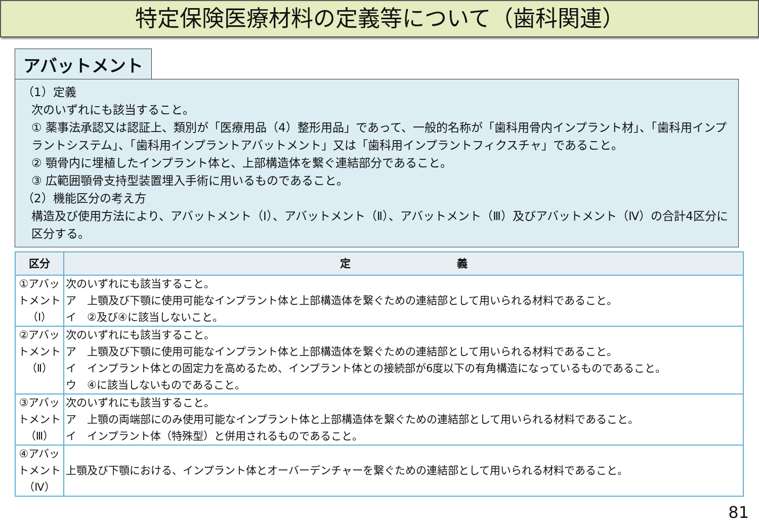特定保険医療材料の定義等について（歯科関連）
アバットメント
（1）定義
次のいずれにも該当すること。
① 薬事法承認又は認証上、類別が「医療用品（4）整形用品」であって、一般的名称が「歯科用骨内インプラント材」、「歯科用インプラントシステム」、「歯科用インプラントアバットメント」又は「歯科用インプラントフィクスチャ」であること。
② 顎骨内に埋植したインプラント体と、上部構造体を繋ぐ連結部分であること。
③ 広範囲顎骨支持型装置埋入手術に用いるものであること。
（2）機能区分の考え方
構造及び使用方法により、アバットメント（Ⅰ）、アバットメント（Ⅱ）、アバットメント（Ⅲ）及びアバットメント（Ⅳ）の合計4区分に区分する。
| 区分 | 定 義 |
| --- | --- |
| ①アバットメント（Ⅰ） | 次のいずれにも該当すること。 ア 上顎及び下顎に使用可能なインプラント体と上部構造体を繋ぐための連結部として用いられる材料であること。 イ ②及び④に該当しないこと。 |
| ②アバットメント（Ⅱ） | 次のいずれにも該当すること。 ア 上顎及び下顎に使用可能なインプラント体と上部構造体を繋ぐための連結部として用いられる材料であること。 イ インプラント体との固定力を高めるため、インプラント体との接続部が6度以下の有角構造になっているものであること。 ウ ④に該当しないものであること。 |
| ③アバットメント（Ⅲ） | 次のいずれにも該当すること。 ア 上顎の両端部にのみ使用可能なインプラント体と上部構造体を繋ぐための連結部として用いられる材料であること。 イ インプラント体（特殊型）と併用されるものであること。 |
| ④アバットメント（Ⅳ） | 上顎及び下顎における、インプラント体とオーバーデンチャーを繋ぐための連結部として用いられる材料であること。 |
81